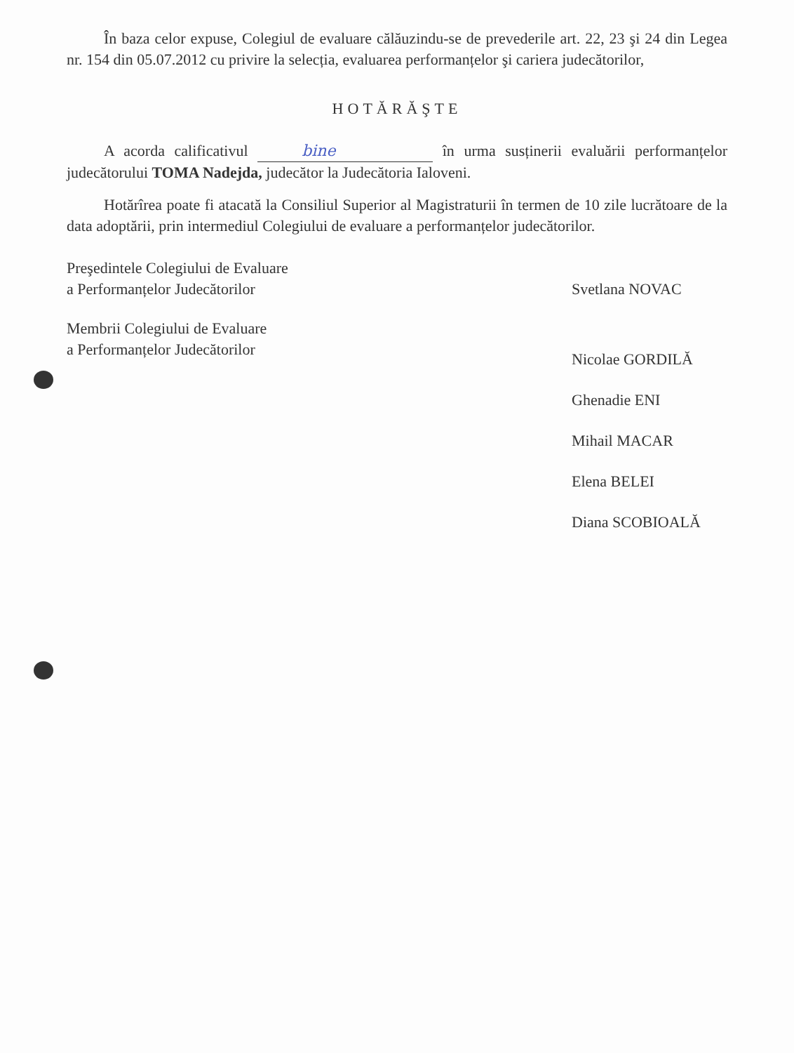În baza celor expuse, Colegiul de evaluare călăuzindu-se de prevederile art. 22, 23 şi 24 din Legea nr. 154 din 05.07.2012 cu privire la selecția, evaluarea performanțelor şi cariera judecătorilor,
HOTĂRĂŞTE
A acorda calificativul bine în urma susținerii evaluării performanțelor judecătorului TOMA Nadejda, judecător la Judecătoria Ialoveni.
Hotărîrea poate fi atacată la Consiliul Superior al Magistraturii în termen de 10 zile lucrătoare de la data adoptării, prin intermediul Colegiului de evaluare a performanțelor judecătorilor.
Preşedintele Colegiului de Evaluare
a Performanțelor Judecătorilor
Svetlana NOVAC
Membrii Colegiului de Evaluare
a Performanțelor Judecătorilor
Nicolae GORDILĂ
Ghenadie ENI
Mihail MACAR
Elena BELEI
Diana SCOBIOALĂ